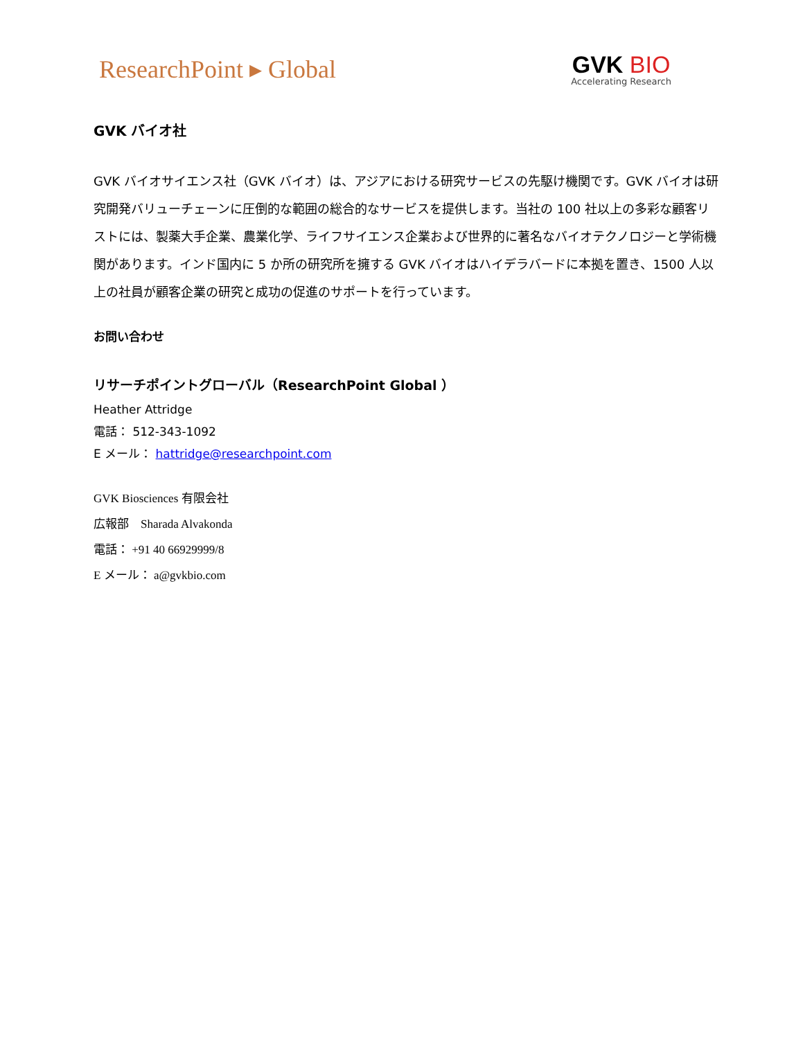ResearchPoint ▸ Global
GVK BIO
Accelerating Research
GVK バイオ社
GVK バイオサイエンス社（GVK バイオ）は、アジアにおける研究サービスの先駆け機関です。GVK バイオは研究開発バリューチェーンに圧倒的な範囲の総合的なサービスを提供します。当社の 100 社以上の多彩な顧客リストには、製薬大手企業、農業化学、ライフサイエンス企業および世界的に著名なバイオテクノロジーと学術機関があります。インド国内に 5 か所の研究所を擁する GVK バイオはハイデラバードに本拠を置き、1500 人以上の社員が顧客企業の研究と成功の促進のサポートを行っています。
お問い合わせ
リサーチポイントグローバル（ResearchPoint Global ）
Heather Attridge
電話： 512-343-1092
E メール： hattridge@researchpoint.com
GVK Biosciences 有限会社
広報部　Sharada Alvakonda
電話： +91 40 66929999/8
E メール： a@gvkbio.com